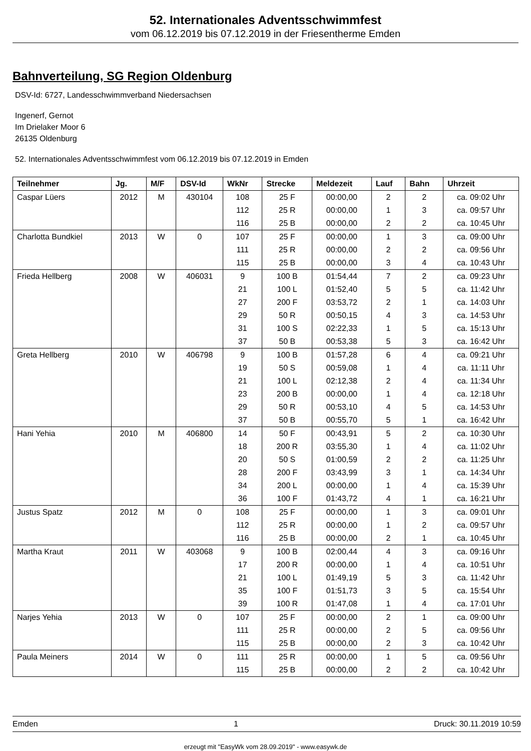52. Internationales Adventsschwimmfest
vom 06.12.2019 bis 07.12.2019 in der Friesentherme Emden
Bahnverteilung, SG Region Oldenburg
DSV-Id: 6727, Landesschwimmverband Niedersachsen
Ingenerf, Gernot
Im Drielaker Moor 6
26135 Oldenburg
52. Internationales Adventsschwimmfest vom 06.12.2019 bis 07.12.2019 in Emden
| Teilnehmer | Jg. | M/F | DSV-Id | WkNr | Strecke | Meldezeit | Lauf | Bahn | Uhrzeit |
| --- | --- | --- | --- | --- | --- | --- | --- | --- | --- |
| Caspar Lüers | 2012 | M | 430104 | 108 | 25 F | 00:00,00 | 2 | 2 | ca. 09:02 Uhr |
| | | | | 112 | 25 R | 00:00,00 | 1 | 3 | ca. 09:57 Uhr |
| | | | | 116 | 25 B | 00:00,00 | 2 | 2 | ca. 10:45 Uhr |
| Charlotta Bundkiel | 2013 | W | 0 | 107 | 25 F | 00:00,00 | 1 | 3 | ca. 09:00 Uhr |
| | | | | 111 | 25 R | 00:00,00 | 2 | 2 | ca. 09:56 Uhr |
| | | | | 115 | 25 B | 00:00,00 | 3 | 4 | ca. 10:43 Uhr |
| Frieda Hellberg | 2008 | W | 406031 | 9 | 100 B | 01:54,44 | 7 | 2 | ca. 09:23 Uhr |
| | | | | 21 | 100 L | 01:52,40 | 5 | 5 | ca. 11:42 Uhr |
| | | | | 27 | 200 F | 03:53,72 | 2 | 1 | ca. 14:03 Uhr |
| | | | | 29 | 50 R | 00:50,15 | 4 | 3 | ca. 14:53 Uhr |
| | | | | 31 | 100 S | 02:22,33 | 1 | 5 | ca. 15:13 Uhr |
| | | | | 37 | 50 B | 00:53,38 | 5 | 3 | ca. 16:42 Uhr |
| Greta Hellberg | 2010 | W | 406798 | 9 | 100 B | 01:57,28 | 6 | 4 | ca. 09:21 Uhr |
| | | | | 19 | 50 S | 00:59,08 | 1 | 4 | ca. 11:11 Uhr |
| | | | | 21 | 100 L | 02:12,38 | 2 | 4 | ca. 11:34 Uhr |
| | | | | 23 | 200 B | 00:00,00 | 1 | 4 | ca. 12:18 Uhr |
| | | | | 29 | 50 R | 00:53,10 | 4 | 5 | ca. 14:53 Uhr |
| | | | | 37 | 50 B | 00:55,70 | 5 | 1 | ca. 16:42 Uhr |
| Hani Yehia | 2010 | M | 406800 | 14 | 50 F | 00:43,91 | 5 | 2 | ca. 10:30 Uhr |
| | | | | 18 | 200 R | 03:55,30 | 1 | 4 | ca. 11:02 Uhr |
| | | | | 20 | 50 S | 01:00,59 | 2 | 2 | ca. 11:25 Uhr |
| | | | | 28 | 200 F | 03:43,99 | 3 | 1 | ca. 14:34 Uhr |
| | | | | 34 | 200 L | 00:00,00 | 1 | 4 | ca. 15:39 Uhr |
| | | | | 36 | 100 F | 01:43,72 | 4 | 1 | ca. 16:21 Uhr |
| Justus Spatz | 2012 | M | 0 | 108 | 25 F | 00:00,00 | 1 | 3 | ca. 09:01 Uhr |
| | | | | 112 | 25 R | 00:00,00 | 1 | 2 | ca. 09:57 Uhr |
| | | | | 116 | 25 B | 00:00,00 | 2 | 1 | ca. 10:45 Uhr |
| Martha Kraut | 2011 | W | 403068 | 9 | 100 B | 02:00,44 | 4 | 3 | ca. 09:16 Uhr |
| | | | | 17 | 200 R | 00:00,00 | 1 | 4 | ca. 10:51 Uhr |
| | | | | 21 | 100 L | 01:49,19 | 5 | 3 | ca. 11:42 Uhr |
| | | | | 35 | 100 F | 01:51,73 | 3 | 5 | ca. 15:54 Uhr |
| | | | | 39 | 100 R | 01:47,08 | 1 | 4 | ca. 17:01 Uhr |
| Narjes Yehia | 2013 | W | 0 | 107 | 25 F | 00:00,00 | 2 | 1 | ca. 09:00 Uhr |
| | | | | 111 | 25 R | 00:00,00 | 2 | 5 | ca. 09:56 Uhr |
| | | | | 115 | 25 B | 00:00,00 | 2 | 3 | ca. 10:42 Uhr |
| Paula Meiners | 2014 | W | 0 | 111 | 25 R | 00:00,00 | 1 | 5 | ca. 09:56 Uhr |
| | | | | 115 | 25 B | 00:00,00 | 2 | 2 | ca. 10:42 Uhr |
Emden 1 Druck: 30.11.2019 10:59
erzeugt mit "EasyWk vom 28.09.2019" - www.easywk.de